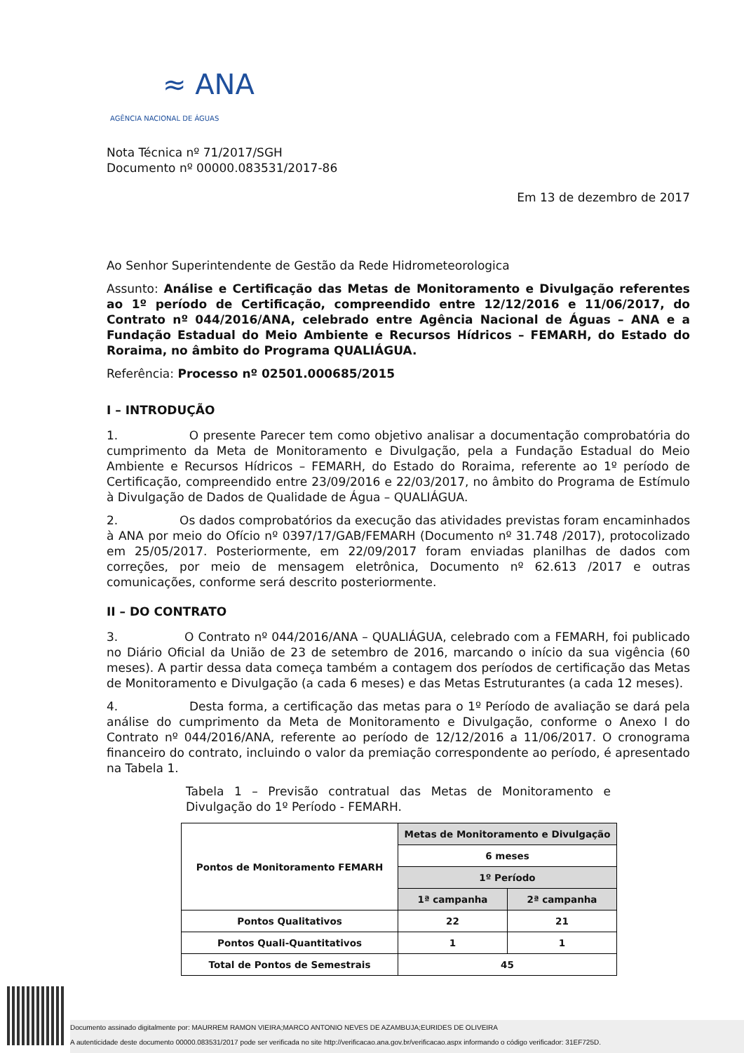≈ ANA
AGÊNCIA NACIONAL DE ÁGUAS
Nota Técnica nº 71/2017/SGH
Documento nº 00000.083531/2017-86
Em 13 de dezembro de 2017
Ao Senhor Superintendente de Gestão da Rede Hidrometeorologica
Assunto: Análise e Certificação das Metas de Monitoramento e Divulgação referentes ao 1º período de Certificação, compreendido entre 12/12/2016 e 11/06/2017, do Contrato nº 044/2016/ANA, celebrado entre Agência Nacional de Águas – ANA e a Fundação Estadual do Meio Ambiente e Recursos Hídricos – FEMARH, do Estado do Roraima, no âmbito do Programa QUALIÁGUA.
Referência: Processo nº 02501.000685/2015
I – INTRODUÇÃO
1. O presente Parecer tem como objetivo analisar a documentação comprobatória do cumprimento da Meta de Monitoramento e Divulgação, pela a Fundação Estadual do Meio Ambiente e Recursos Hídricos – FEMARH, do Estado do Roraima, referente ao 1º período de Certificação, compreendido entre 23/09/2016 e 22/03/2017, no âmbito do Programa de Estímulo à Divulgação de Dados de Qualidade de Água – QUALIÁGUA.
2. Os dados comprobatórios da execução das atividades previstas foram encaminhados à ANA por meio do Ofício nº 0397/17/GAB/FEMARH (Documento nº 31.748 /2017), protocolizado em 25/05/2017. Posteriormente, em 22/09/2017 foram enviadas planilhas de dados com correções, por meio de mensagem eletrônica, Documento nº 62.613 /2017 e outras comunicações, conforme será descrito posteriormente.
II – DO CONTRATO
3. O Contrato nº 044/2016/ANA – QUALIÁGUA, celebrado com a FEMARH, foi publicado no Diário Oficial da União de 23 de setembro de 2016, marcando o início da sua vigência (60 meses). A partir dessa data começa também a contagem dos períodos de certificação das Metas de Monitoramento e Divulgação (a cada 6 meses) e das Metas Estruturantes (a cada 12 meses).
4. Desta forma, a certificação das metas para o 1º Período de avaliação se dará pela análise do cumprimento da Meta de Monitoramento e Divulgação, conforme o Anexo I do Contrato nº 044/2016/ANA, referente ao período de 12/12/2016 a 11/06/2017. O cronograma financeiro do contrato, incluindo o valor da premiação correspondente ao período, é apresentado na Tabela 1.
Tabela 1 – Previsão contratual das Metas de Monitoramento e Divulgação do 1º Período - FEMARH.
| Pontos de Monitoramento FEMARH | Metas de Monitoramento e Divulgação | |
| --- | --- | --- |
| | 6 meses | |
| | 1º Período | |
| | 1ª campanha | 2ª campanha |
| Pontos Qualitativos | 22 | 21 |
| Pontos Quali-Quantitativos | 1 | 1 |
| Total de Pontos de Semestrais | 45 | |
Documento assinado digitalmente por: MAURREM RAMON VIEIRA;MARCO ANTONIO NEVES DE AZAMBUJA;EURIDES DE OLIVEIRA
A autenticidade deste documento 00000.083531/2017 pode ser verificada no site http://verificacao.ana.gov.br/verificacao.aspx informando o código verificador: 31EF725D.